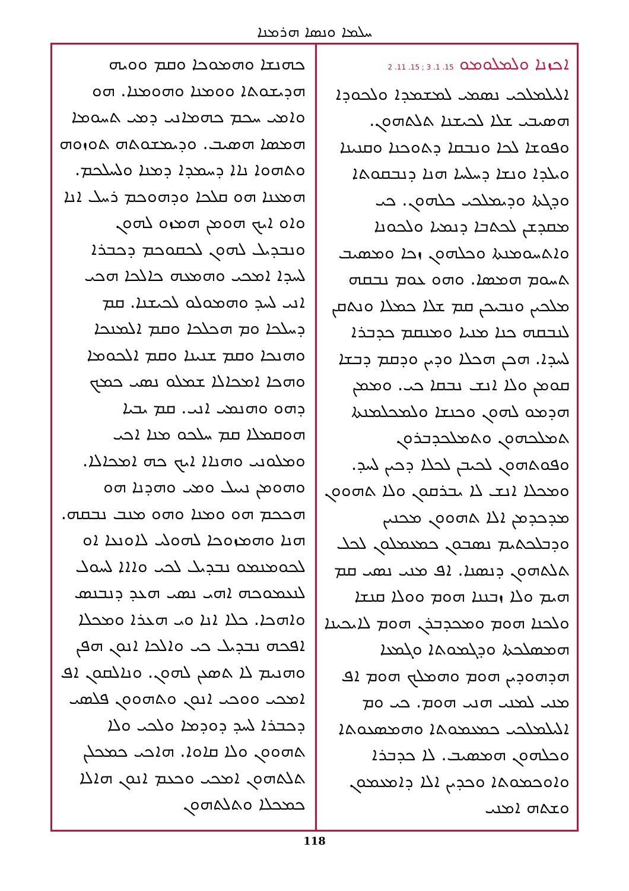ܚܠܡܐ ܘܢܣܐ ܗܪܡܢܐ
ܐܟܙܢܐ ܘܠܡܠܘܡܘ 15. 1. 3 ; 15. 11. 2
ܐܠܝܠܡܠܟܝ ܢܣܡܝ ܠܡܫܡܕܐ ܘܠܟܘܕܐ ܗܣܝܒܝ ܫܠܐ ܠܟܝܫܢܐ ܬܠܬܗܘܢ. ܘܦܘܫܐ ܠܟܐ ܘܢܒܩܐ ܕܬܘܟܢܐ ܘܩܢܝܢܐ ܘܝܠܕܐ ܘܢܫܐ ܕܚܠܚܐ ܗܢܐ ܕܢܒܩܘܬܐ ܘܕܓܬܐ ܘܕܝܡܠܟܝ ܟܠܗܘܢ. ܟܝ ܡܩܕܫܢ ܠܟܬܒܐ ܕܢܡܝܐ ܘܠܟܘܢܐ ܘܐܬܚܘܡܢܬܐ ܘܟܠܗܘܢ ܙܟܐ ܘܡܣܝܒ ܬܚܘܡ ܗܡܣܐ. ܘܗܘ ܥܘܡ ܢܒܩܗ ܡܠܟܝܢ ܘܢܒܝܟܢ ܩܡ ܫܠܐ ܟܡܠܐ ܘܢܬܩܢ ܠܢܒܩܗ ܟܢܐ ܡܢܝܐ ܘܡܢܩܡ ܟܕܒܪܐ ܠܚܕܐ. ܗܟܢ ܗܟܠܐ ܘܕܝܢ ܘܕܩܡ ܕܒܫܐ ܩܘܡܢ ܘܠܐ ܐܢܫ ܢܒܩܐ ܟܝ. ܘܡܡܢ ܗܕܡܘ ܠܗܘܢ ܘܟܢܫܐ ܘܠܡܟܠܡܢܬܐ ܬܡܠܟܗܘܢ ܘܬܡܠܟܕܒܪܘܢ ܘܦܘܬܗܘܢ ܠܟܝܒܢ ܠܟܠܐ ܕܟܝܢ ܠܚܕ. ܘܡܟܠܐ ܐܢܫ ܠܐ ܝܒܪܩܘܢ ܘܠܐ ܬܗܘܘܢ ܡܕܟܕܡܢ ܐܠܐ ܬܗܘܘܢ ܡܟܢܝܢ ܘܕܒܠܟܬܝܡ ܢܣܒܘܢ ܟܡܥܡܠܘܢ ܠܟܠ ܬܠܬܗܘܢ ܕܢܣܢܐ. ܐܦ ܡܢܝ ܢܣܝ ܩܡ ܗܝܡ ܘܠܐ ܙܒܢܢܐ ܗܘܡ ܘܘܠܐ ܩܢܫܐ ܘܠܟܢܐ ܗܘܡ ܘܡܟܕܒܪܢ ܗܘܡ ܠܐܝܟܝܢܐ ܗܡܣܠܟܬܐ ܘܕܓܡܘܬܐ ܘܓܡܥܐ ܗܕܗܘܕܝܢ ܗܘܡ ܘܗܡܠܟ ܗܘܡ ܐܦ ܡܢܝ ܠܡܢܝ ܗܢܝ ܗܘܡ. ܟܝ ܘܡ ܐܠܝܠܡܠܟܝ ܟܡܥܡܘܬܐ ܘܗܡܣܥܘܬܐ ܘܟܠܗܘܢ ܗܡܣܝܒ. ܠܐ ܟܕܒܪܐ ܘܐܘܟܡܘܬܐ ܘܟܕܝܢ ܐܠܐ ܕܐܡܥܡܘܢ ܘܫܬܗ ܐܡܢܝ
ܟܗܢܫܐ ܘܗܡܘܟܐ ܘܩܡ ܘܘܝܗ ܗܕܝܫܘܬܐ ܘܘܡܢܐ ܘܗܘܡܢܐ. ܗܘ ܘܐܡܝ ܚܟܡ ܟܗܡܐܢܝ ܕܡܝ ܬܚܘܡܐ ܗܡܣܐ ܗܣܝܒ. ܘܕܝܡܫܘܬܗ ܬܘܙܘܗ ܘܬܗܘܐ ܢܐܐ ܕܚܡܕܐ ܕܡܢܐ ܘܠܚܠܟܡ. ܗܡܥܢܐ ܗܘ ܩܠܟܐ ܘܕܗܘܟܡ ܪܚܠ ܐܢܐ ܘܐܘ ܐܝܟ ܗܘܡܢ ܗܡܙܘ ܠܗܘܢ ܘܢܒܕܝܠ ܠܗܘܢ ܠܟܩܘܟܡ ܕܟܒܪܐ ܠܚܕܐ ܐܡܟܝ ܘܗܡܥܗ ܟܐܠܟܐ ܗܟܝ ܐܢܝ ܠܚܕ ܘܗܡܘܠܘ ܠܟܝܫܢܐ. ܩܡ ܕܚܠܟܐ ܘܡ ܗܟܠܟܐ ܘܩܡ ܐܠܡܢܟܐ ܘܗܢܟܐ ܘܩܡ ܫܢܝܢܐ ܘܩܡ ܐܠܟܘܡܐ ܘܗܟܐ ܐܡܟܐܠܐ ܫܡܠܘ ܢܣܝ ܟܡܟ ܕܗܘ ܘܗܢܡܝ ܐܢܝ. ܩܡ ܝܒܝܐ ܗܘܩܡܠܐ ܩܡ ܚܠܟܘ ܡܢܐ ܐܟܝ ܘܡܠܘܢܝ ܘܗܢܐܐ ܐܝܟ ܟܗ ܐܡܟܐܠܐ. ܘܗܘܡܢ ܢܝܝܠ ܘܡܝ ܘܗܕܢܐ ܗܘ ܗܟܟܡ ܗܘ ܘܡܢܐ ܘܗܘ ܡܢܒ ܢܒܩܗ. ܗܢܐ ܘܗܡܙܘܟܐ ܠܗܘܠܝ ܠܐܘܢܥܐ ܐܘ ܠܟܘܡܢܡܘ ܢܒܕܝܠ ܠܟܝ ܘܐܐܐ ܠܚܘܠ ܠܢܥܡܘܟܗ ܐܗܝ ܢܣܝ ܗܥܕ ܕܢܒܢܣ ܘܐܗܟܐ. ܟܠܐ ܐܢܐ ܘܝ ܗܥܪܐ ܘܡܟܠܐ ܐܦܟܗ ܢܒܕܝܠ ܟܝ ܘܐܠܟܐ ܐܢܘܢ ܗܦܢ ܘܗܢܝܡ ܠܐ ܬܣܥܢ ܠܗܘܢ. ܘܢܐܠܩܘܢ ܐܦ ܐܡܟܝ ܘܘܟܝ ܐܢܘܢ ܘܬܗܘܘܢ ܦܠܣܝ ܕܟܒܪܐ ܠܚܕ ܕܘܕܡܐ ܘܠܟܝ ܘܠܐ ܬܗܘܘܢ ܘܠܐ ܩܐܘܐ. ܗܐܟܝ ܟܡܟܠܢ ܬܠܬܗܘܢ ܐܡܟܝ ܘܟܥܡ ܐܢܘܢ ܗܐܠܐ ܟܡܟܠܐ ܘܬܠܬܗܘܢ
118